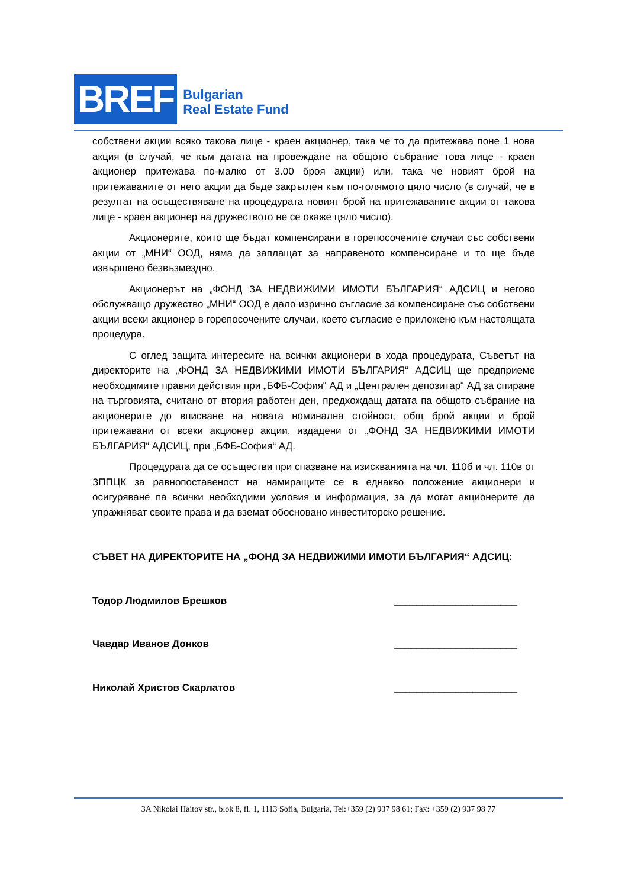BREF
Bulgarian
Real Estate Fund
собствени акции всяко такова лице - краен акционер, така че то да притежава поне 1 нова акция (в случай, че към датата на провеждане на общото събрание това лице - краен акционер притежава по-малко от 3.00 броя акции) или, така че новият брой на притежаваните от него акции да бъде закръглен към по-голямото цяло число (в случай, че в резултат на осъществяване на процедурата новият брой на притежаваните акции от такова лице - краен акционер на дружеството не се окаже цяло число).
Акционерите, които ще бъдат компенсирани в горепосочените случаи със собствени акции от „МНИ“ ООД, няма да заплащат за направеното компенсиране и то ще бъде извършено безвъзмездно.
Акционерът на „ФОНД ЗА НЕДВИЖИМИ ИМОТИ БЪЛГАРИЯ“ АДСИЦ и негово обслужващо дружество „МНИ“ ООД е дало изрично съгласие за компенсиране със собствени акции всеки акционер в горепосочените случаи, което съгласие е приложено към настоящата процедура.
С оглед защита интересите на всички акционери в хода процедурата, Съветът на директорите на „ФОНД ЗА НЕДВИЖИМИ ИМОТИ БЪЛГАРИЯ“ АДСИЦ ще предприеме необходимите правни действия при „БФБ-София“ АД и „Централен депозитар“ АД за спиране на търговията, считано от втория работен ден, предхождащ датата па общото събрание на акционерите до вписване на новата номинална стойност, общ брой акции и брой притежавани от всеки акционер акции, издадени от „ФОНД ЗА НЕДВИЖИМИ ИМОТИ БЪЛГАРИЯ“ АДСИЦ, при „БФБ-София“ АД.
Процедурата да се осъществи при спазване на изискванията на чл. 110б и чл. 110в от ЗППЦК за равнопоставеност на намиращите се в еднакво положение акционери и осигуряване па всички необходими условия и информация, за да могат акционерите да упражняват своите права и да вземат обосновано инвеститорско решение.
СЪВЕТ НА ДИРЕКТОРИТЕ НА „ФОНД ЗА НЕДВИЖИМИ ИМОТИ БЪЛГАРИЯ“ АДСИЦ:
Тодор Людмилов Брешков ______________________
Чавдар Иванов Донков ______________________
Николай Христов Скарлатов ______________________
3A Nikolai Haitov str., blok 8, fl. 1, 1113 Sofia, Bulgaria, Tel:+359 (2) 937 98 61; Fax: +359 (2) 937 98 77